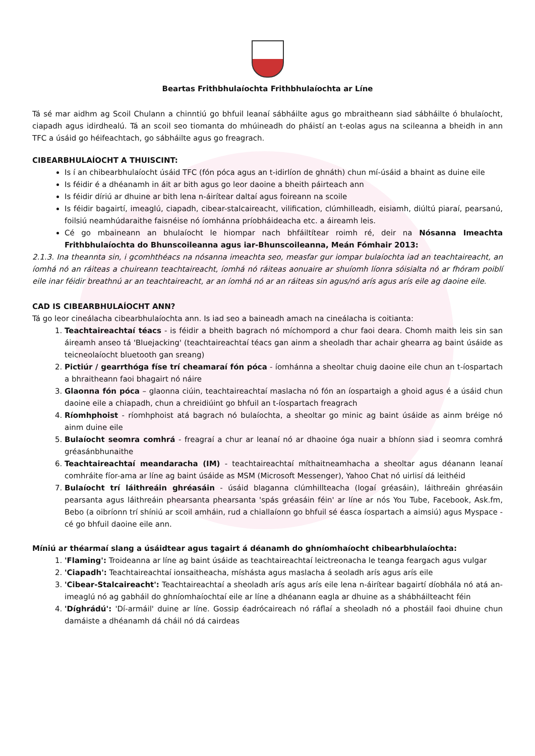Beartas Frithbhulaíochta Frithbhulaíochta ar Líne
Tá sé mar aidhm ag Scoil Chulann a chinntiú go bhfuil leanaí sábháilte agus go mbraitheann siad sábháilte ó bhulaíocht, ciapadh agus idirdhealú. Tá an scoil seo tiomanta do mhúineadh do pháistí an t-eolas agus na scileanna a bheidh in ann TFC a úsáid go héifeachtach, go sábháilte agus go freagrach.
CIBEARBHULAÍOCHT A THUISCINT:
Is í an chibearbhulaíocht úsáid TFC (fón póca agus an t-idirlíon de ghnáth) chun mí-úsáid a bhaint as duine eile
Is féidir é a dhéanamh in áit ar bith agus go leor daoine a bheith páirteach ann
Is féidir díriú ar dhuine ar bith lena n-áirítear daltaí agus foireann na scoile
Is féidir bagairtí, imeaglú, ciapadh, cibear-stalcaireacht, vilification, clúmhilleadh, eisiamh, diúltú piaraí, pearsanú, foilsiú neamhúdaraithe faisnéise nó íomhánna príobháideacha etc. a áireamh leis.
Cé go mbaineann an bhulaíocht le hiompar nach bhfáiltítear roimh ré, deir na Nósanna Imeachta Frithbhulaíochta do Bhunscoileanna agus iar-Bhunscoileanna, Meán Fómhair 2013:
2.1.3. Ina theannta sin, i gcomhthéacs na nósanna imeachta seo, measfar gur iompar bulaíochta iad an teachtaireacht, an íomhá nó an ráiteas a chuireann teachtaireacht, íomhá nó ráiteas aonuaire ar shuíomh líonra sóisialta nó ar fhóram poiblí eile inar féidir breathnú ar an teachtaireacht, ar an íomhá nó ar an ráiteas sin agus/nó arís agus arís eile ag daoine eile.
CAD IS CIBEARBHULAÍOCHT ANN?
Tá go leor cineálacha cibearbhulaíochta ann. Is iad seo a baineadh amach na cineálacha is coitianta:
1. Teachtaireachtaí téacs - is féidir a bheith bagrach nó míchompord a chur faoi deara. Chomh maith leis sin san áireamh anseo tá 'Bluejacking' (teachtaireachtaí téacs gan ainm a sheoladh thar achair ghearra ag baint úsáide as teicneolaíocht bluetooth gan sreang)
2. Pictiúr / gearrthóga físe trí cheamaraí fón póca - íomhánna a sheoltar chuig daoine eile chun an t-íospartach a bhraitheann faoi bhagairt nó náire
3. Glaonna fón póca – glaonna ciúin, teachtaireachtaí maslacha nó fón an íospartaigh a ghoid agus é a úsáid chun daoine eile a chiapadh, chun a chreidiúint go bhfuil an t-íospartach freagrach
4. Ríomhphoist - ríomhphoist atá bagrach nó bulaíochta, a sheoltar go minic ag baint úsáide as ainm bréige nó ainm duine eile
5. Bulaíocht seomra comhrá - freagraí a chur ar leanaí nó ar dhaoine óga nuair a bhíonn siad i seomra comhrá gréasánbhunaithe
6. Teachtaireachtaí meandaracha (IM) - teachtaireachtaí míthaitneamhacha a sheoltar agus déanann leanaí comhráite fíor-ama ar líne ag baint úsáide as MSM (Microsoft Messenger), Yahoo Chat nó uirlisí dá leithéid
7. Bulaíocht trí láithreáin ghréasáin - úsáid blaganna clúmhillteacha (logaí gréasáin), láithreáin ghréasáin pearsanta agus láithreáin phearsanta phearsanta 'spás gréasáin féin' ar líne ar nós You Tube, Facebook, Ask.fm, Bebo (a oibríonn trí shíniú ar scoil amháin, rud a chiallaíonn go bhfuil sé éasca íospartach a aimsiú) agus Myspace - cé go bhfuil daoine eile ann.
Míniú ar théarmaí slang a úsáidtear agus tagairt á déanamh do ghníomhaíocht chibearbhulaíochta:
1. 'Flaming': Troideanna ar líne ag baint úsáide as teachtaireachtaí leictreonacha le teanga feargach agus vulgar
2. 'Ciapadh': Teachtaireachtaí ionsaitheacha, míshásta agus maslacha á seoladh arís agus arís eile
3. 'Cibear-Stalcaireacht': Teachtaireachtaí a sheoladh arís agus arís eile lena n-áirítear bagairtí díobhála nó atá an-imeaglú nó ag gabháil do ghníomhaíochtaí eile ar líne a dhéanann eagla ar dhuine as a shábháilteacht féin
4. 'Díghrádú': 'Dí-armáil' duine ar líne. Gossip éadrócaireach nó ráflaí a sheoladh nó a phostáil faoi dhuine chun damáiste a dhéanamh dá cháil nó dá cairdeas